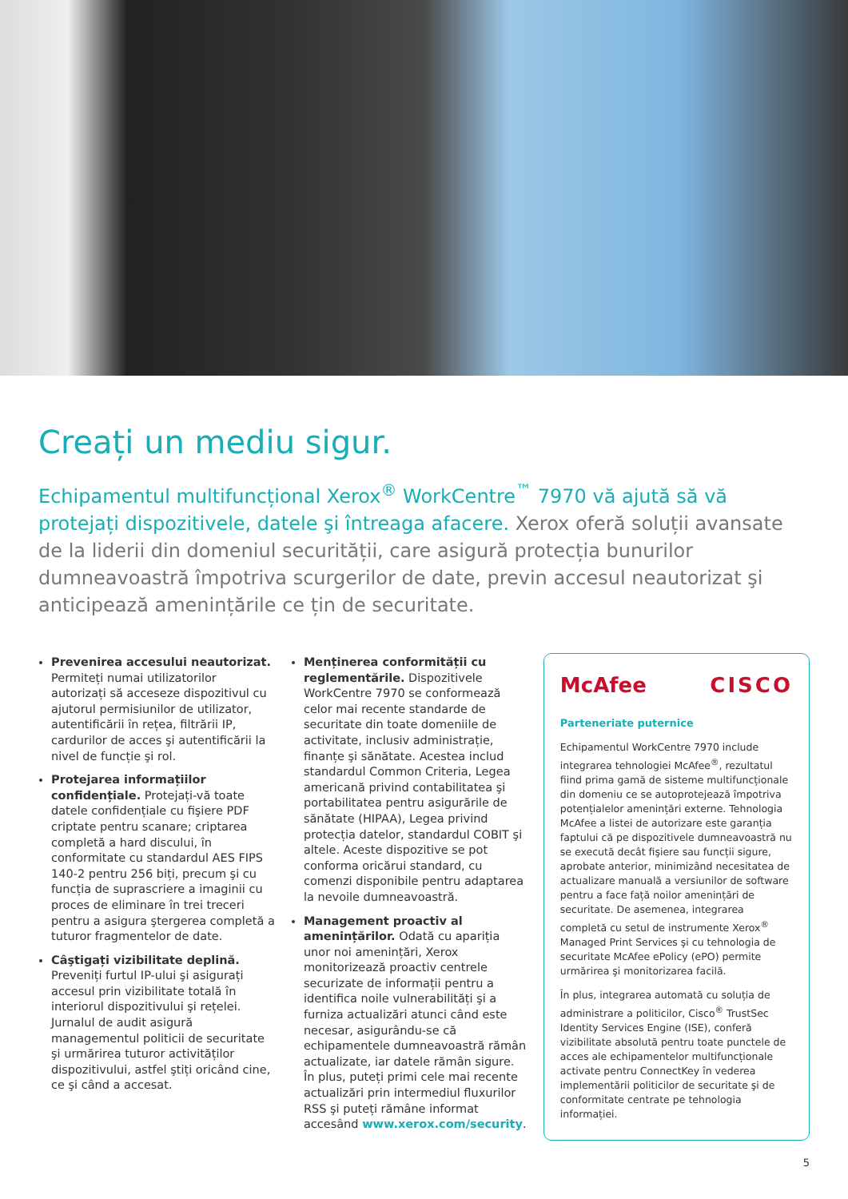Creați un mediu sigur.
Echipamentul multifuncțional Xerox<sup>®</sup> WorkCentre<sup>™</sup> 7970 vă ajută să vă protejați dispozitivele, datele şi întreaga afacere. Xerox oferă soluții avansate de la liderii din domeniul securității, care asigură protecția bunurilor dumneavoastră împotriva scurgerilor de date, previn accesul neautorizat şi anticipează amenințările ce țin de securitate.
Prevenirea accesului neautorizat. Permiteți numai utilizatorilor autorizați să acceseze dispozitivul cu ajutorul permisiunilor de utilizator, autentificării în rețea, filtrării IP, cardurilor de acces şi autentificării la nivel de funcție şi rol.
Protejarea informațiilor confidențiale. Protejați-vă toate datele confidențiale cu fişiere PDF criptate pentru scanare; criptarea completă a hard discului, în conformitate cu standardul AES FIPS 140-2 pentru 256 biți, precum şi cu funcția de suprascriere a imaginii cu proces de eliminare în trei treceri pentru a asigura ştergerea completă a tuturor fragmentelor de date.
Câştigați vizibilitate deplină. Preveniți furtul IP-ului şi asigurați accesul prin vizibilitate totală în interiorul dispozitivului şi rețelei. Jurnalul de audit asigură managementul politicii de securitate şi urmărirea tuturor activităților dispozitivului, astfel ştiți oricând cine, ce şi când a accesat.
Menținerea conformității cu reglementările. Dispozitivele WorkCentre 7970 se conformează celor mai recente standarde de securitate din toate domeniile de activitate, inclusiv administrație, finanțe şi sănătate. Acestea includ standardul Common Criteria, Legea americană privind contabilitatea şi portabilitatea pentru asigurările de sănătate (HIPAA), Legea privind protecția datelor, standardul COBIT şi altele. Aceste dispozitive se pot conforma oricărui standard, cu comenzi disponibile pentru adaptarea la nevoile dumneavoastră.
Management proactiv al amenințărilor. Odată cu apariția unor noi amenințări, Xerox monitorizează proactiv centrele securizate de informații pentru a identifica noile vulnerabilități şi a furniza actualizări atunci când este necesar, asigurându-se că echipamentele dumneavoastră rămân actualizate, iar datele rămân sigure. În plus, puteți primi cele mai recente actualizări prin intermediul fluxurilor RSS şi puteți rămâne informat accesând www.xerox.com/security.
McAfee CISCO
Parteneriate puternice
Echipamentul WorkCentre 7970 include integrarea tehnologiei McAfee<sup>®</sup>, rezultatul fiind prima gamă de sisteme multifuncționale din domeniu ce se autoprotejează împotriva potențialelor amenințări externe. Tehnologia McAfee a listei de autorizare este garanția faptului că pe dispozitivele dumneavoastră nu se execută decât fişiere sau funcții sigure, aprobate anterior, minimizând necesitatea de actualizare manuală a versiunilor de software pentru a face față noilor amenințări de securitate. De asemenea, integrarea completă cu setul de instrumente Xerox<sup>®</sup> Managed Print Services şi cu tehnologia de securitate McAfee ePolicy (ePO) permite urmărirea şi monitorizarea facilă.
În plus, integrarea automată cu soluția de administrare a politicilor, Cisco<sup>®</sup> TrustSec Identity Services Engine (ISE), conferă vizibilitate absolută pentru toate punctele de acces ale echipamentelor multifuncționale activate pentru ConnectKey în vederea implementării politicilor de securitate şi de conformitate centrate pe tehnologia informației.
5